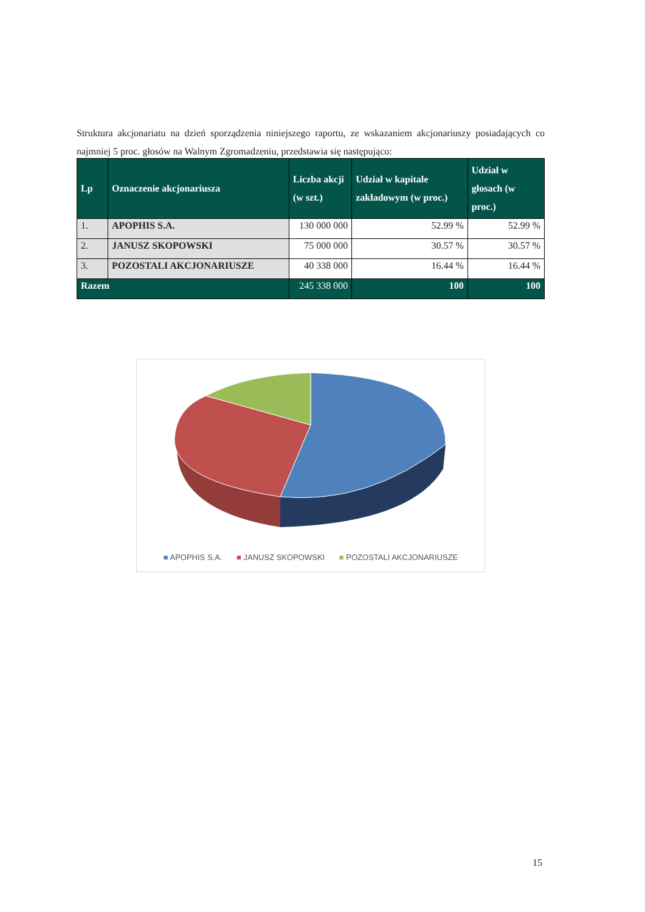Struktura akcjonariatu na dzień sporządzenia niniejszego raportu, ze wskazaniem akcjonariuszy posiadających co najmniej 5 proc. głosów na Walnym Zgromadzeniu, przedstawia się następująco:
| Lp | Oznaczenie akcjonariusza | Liczba akcji (w szt.) | Udział w kapitale zakładowym (w proc.) | Udział w głosach (w proc.) |
| --- | --- | --- | --- | --- |
| 1. | APOPHIS S.A. | 130 000 000 | 52.99 % | 52.99 % |
| 2. | JANUSZ SKOPOWSKI | 75 000 000 | 30.57 % | 30.57 % |
| 3. | POZOSTALI AKCJONARIUSZE | 40 338 000 | 16.44 % | 16.44 % |
| Razem | | 245 338 000 | 100 | 100 |
■ APOPHIS S.A. ■ JANUSZ SKOPOWSKI ■ POZOSTALI AKCJONARIUSZE
15